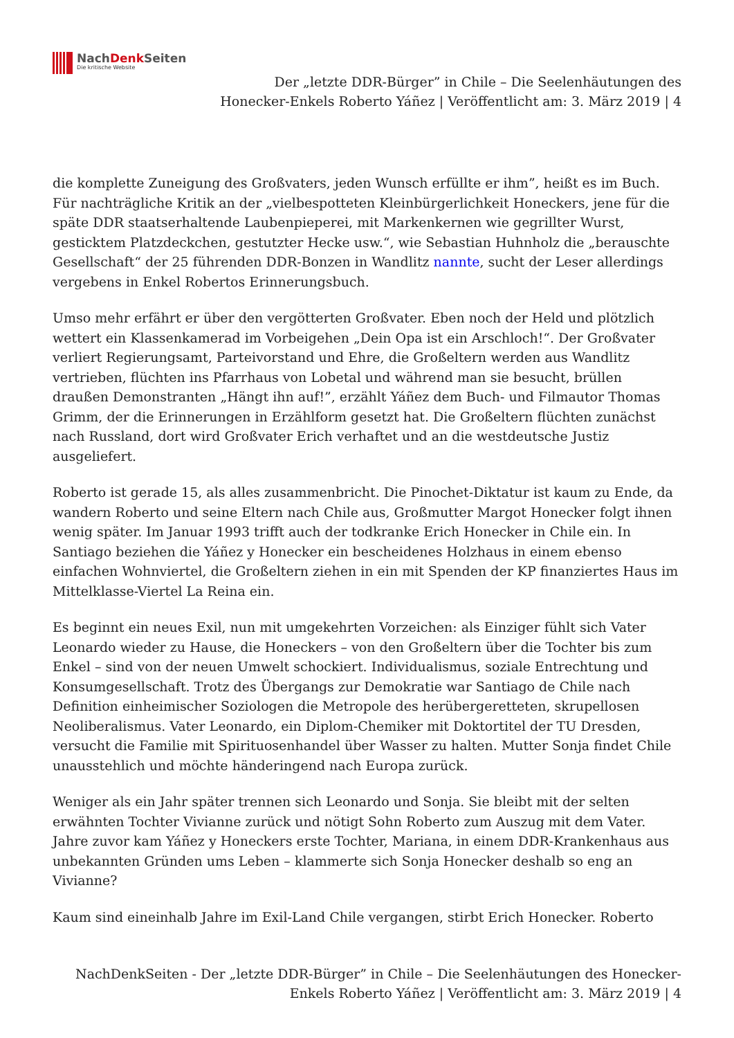NachDenk Seiten
Die kritische Website
Der „letzte DDR-Bürger” in Chile – Die Seelenhäutungen des
Honecker-Enkels Roberto Yáñez | Veröffentlicht am: 3. März 2019 | 4
die komplette Zuneigung des Großvaters, jeden Wunsch erfüllte er ihm”, heißt es im Buch. Für nachträgliche Kritik an der „vielbespotteten Kleinbürgerlichkeit Honeckers, jene für die späte DDR staatserhaltende Laubenpieperei, mit Markenkernen wie gegrillter Wurst, gesticktem Platzdeckchen, gestutzter Hecke usw.“, wie Sebastian Huhnholz die „berauschte Gesellschaft“ der 25 führenden DDR-Bonzen in Wandlitz nannte, sucht der Leser allerdings vergebens in Enkel Robertos Erinnerungsbuch.
Umso mehr erfährt er über den vergötterten Großvater. Eben noch der Held und plötzlich wettert ein Klassenkamerad im Vorbeigehen „Dein Opa ist ein Arschloch!“. Der Großvater verliert Regierungsamt, Parteivorstand und Ehre, die Großeltern werden aus Wandlitz vertrieben, flüchten ins Pfarrhaus von Lobetal und während man sie besucht, brüllen draußen Demonstranten „Hängt ihn auf!”, erzählt Yáñez dem Buch- und Filmautor Thomas Grimm, der die Erinnerungen in Erzählform gesetzt hat. Die Großeltern flüchten zunächst nach Russland, dort wird Großvater Erich verhaftet und an die westdeutsche Justiz ausgeliefert.
Roberto ist gerade 15, als alles zusammenbricht. Die Pinochet-Diktatur ist kaum zu Ende, da wandern Roberto und seine Eltern nach Chile aus, Großmutter Margot Honecker folgt ihnen wenig später. Im Januar 1993 trifft auch der todkranke Erich Honecker in Chile ein. In Santiago beziehen die Yáñez y Honecker ein bescheidenes Holzhaus in einem ebenso einfachen Wohnviertel, die Großeltern ziehen in ein mit Spenden der KP finanziertes Haus im Mittelklasse-Viertel La Reina ein.
Es beginnt ein neues Exil, nun mit umgekehrten Vorzeichen: als Einziger fühlt sich Vater Leonardo wieder zu Hause, die Honeckers – von den Großeltern über die Tochter bis zum Enkel – sind von der neuen Umwelt schockiert. Individualismus, soziale Entrechtung und Konsumgesellschaft. Trotz des Übergangs zur Demokratie war Santiago de Chile nach Definition einheimischer Soziologen die Metropole des herübergeretteten, skrupellosen Neoliberalismus. Vater Leonardo, ein Diplom-Chemiker mit Doktortitel der TU Dresden, versucht die Familie mit Spirituosenhandel über Wasser zu halten. Mutter Sonja findet Chile unausstehlich und möchte händeringend nach Europa zurück.
Weniger als ein Jahr später trennen sich Leonardo und Sonja. Sie bleibt mit der selten erwähnten Tochter Vivianne zurück und nötigt Sohn Roberto zum Auszug mit dem Vater. Jahre zuvor kam Yáñez y Honeckers erste Tochter, Mariana, in einem DDR-Krankenhaus aus unbekannten Gründen ums Leben – klammerte sich Sonja Honecker deshalb so eng an Vivianne?
Kaum sind eineinhalb Jahre im Exil-Land Chile vergangen, stirbt Erich Honecker. Roberto
NachDenkSeiten - Der „letzte DDR-Bürger” in Chile – Die Seelenhäutungen des Honecker-
Enkels Roberto Yáñez | Veröffentlicht am: 3. März 2019 | 4